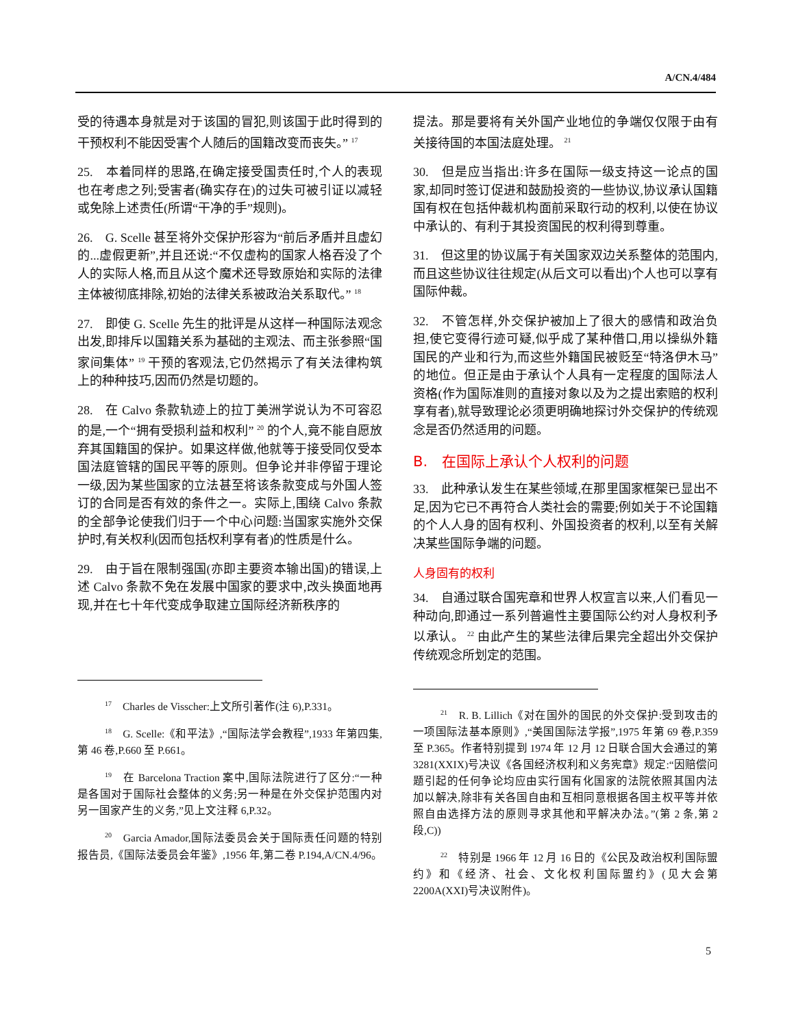A/CN.4/484
受的待遇本身就是对于该国的冒犯,则该国于此时得到的干预权利不能因受害个人随后的国籍改变而丧失。” <sup>17</sup>
25.　本着同样的思路,在确定接受国责任时,个人的表现也在考虑之列;受害者(确实存在)的过失可被引证以减轻或免除上述责任(所谓“干净的手”规则)。
26.　G. Scelle 甚至将外交保护形容为“前后矛盾并且虚幻的...虚假更新”,并且还说:“不仅虚构的国家人格吞没了个人的实际人格,而且从这个魔术还导致原始和实际的法律主体被彻底排除,初始的法律关系被政治关系取代。” <sup>18</sup>
27.　即使 G. Scelle 先生的批评是从这样一种国际法观念出发,即排斥以国籍关系为基础的主观法、而主张参照“国家间集体” <sup>19</sup> 干预的客观法,它仍然揭示了有关法律构筑上的种种技巧,因而仍然是切题的。
28.　在 Calvo 条款轨迹上的拉丁美洲学说认为不可容忍的是,一个“拥有受损利益和权利” <sup>20</sup> 的个人,竟不能自愿放弃其国籍国的保护。如果这样做,他就等于接受同仅受本国法庭管辖的国民平等的原则。但争论并非停留于理论一级,因为某些国家的立法甚至将该条款变成与外国人签订的合同是否有效的条件之一。实际上,围绕 Calvo 条款的全部争论使我们归于一个中心问题:当国家实施外交保护时,有关权利(因而包括权利享有者)的性质是什么。
29.　由于旨在限制强国(亦即主要资本输出国)的错误,上述 Calvo 条款不免在发展中国家的要求中,改头换面地再现,并在七十年代变成争取建立国际经济新秩序的
<sup>17</sup>　Charles de Visscher:上文所引著作(注 6),P.331。
<sup>18</sup>　G. Scelle:《和平法》,“国际法学会教程”,1933 年第四集,第 46 卷,P.660 至 P.661。
<sup>19</sup>　在 Barcelona Traction 案中,国际法院进行了区分:“一种是各国对于国际社会整体的义务;另一种是在外交保护范围内对另一国家产生的义务,”见上文注释 6,P.32。
<sup>20</sup>　Garcia Amador,国际法委员会关于国际责任问题的特别报告员,《国际法委员会年鉴》,1956 年,第二卷 P.194,A/CN.4/96。
提法。那是要将有关外国产业地位的争端仅仅限于由有关接待国的本国法庭处理。 <sup>21</sup>
30.　但是应当指出:许多在国际一级支持这一论点的国家,却同时签订促进和鼓励投资的一些协议,协议承认国籍国有权在包括仲裁机构面前采取行动的权利,以使在协议中承认的、有利于其投资国民的权利得到尊重。
31.　但这里的协议属于有关国家双边关系整体的范围内,而且这些协议往往规定(从后文可以看出)个人也可以享有国际仲裁。
32.　不管怎样,外交保护被加上了很大的感情和政治负担,使它变得行迹可疑,似乎成了某种借口,用以操纵外籍国民的产业和行为,而这些外籍国民被贬至“特洛伊木马”的地位。但正是由于承认个人具有一定程度的国际法人资格(作为国际准则的直接对象以及为之提出索赔的权利享有者),就导致理论必须更明确地探讨外交保护的传统观念是否仍然适用的问题。
B.　在国际上承认个人权利的问题
33.　此种承认发生在某些领域,在那里国家框架已显出不足,因为它已不再符合人类社会的需要;例如关于不论国籍的个人人身的固有权利、外国投资者的权利,以至有关解决某些国际争端的问题。
人身固有的权利
34.　自通过联合国宪章和世界人权宣言以来,人们看见一种动向,即通过一系列普遍性主要国际公约对人身权利予以承认。 <sup>22</sup> 由此产生的某些法律后果完全超出外交保护传统观念所划定的范围。
<sup>21</sup>　R. B. Lillich《对在国外的国民的外交保护:受到攻击的一项国际法基本原则》,“美国国际法学报”,1975 年第 69 卷,P.359 至 P.365。作者特别提到 1974 年 12 月 12 日联合国大会通过的第 3281(XXIX)号决议《各国经济权利和义务宪章》规定:“因赔偿问题引起的任何争论均应由实行国有化国家的法院依照其国内法加以解决,除非有关各国自由和互相同意根据各国主权平等并依照自由选择方法的原则寻求其他和平解决办法。”(第 2 条,第 2 段,C))
<sup>22</sup>　特别是 1966 年 12 月 16 日的《公民及政治权利国际盟约》和《经济、社会、文化权利国际盟约》(见大会第 2200A(XXI)号决议附件)。
5